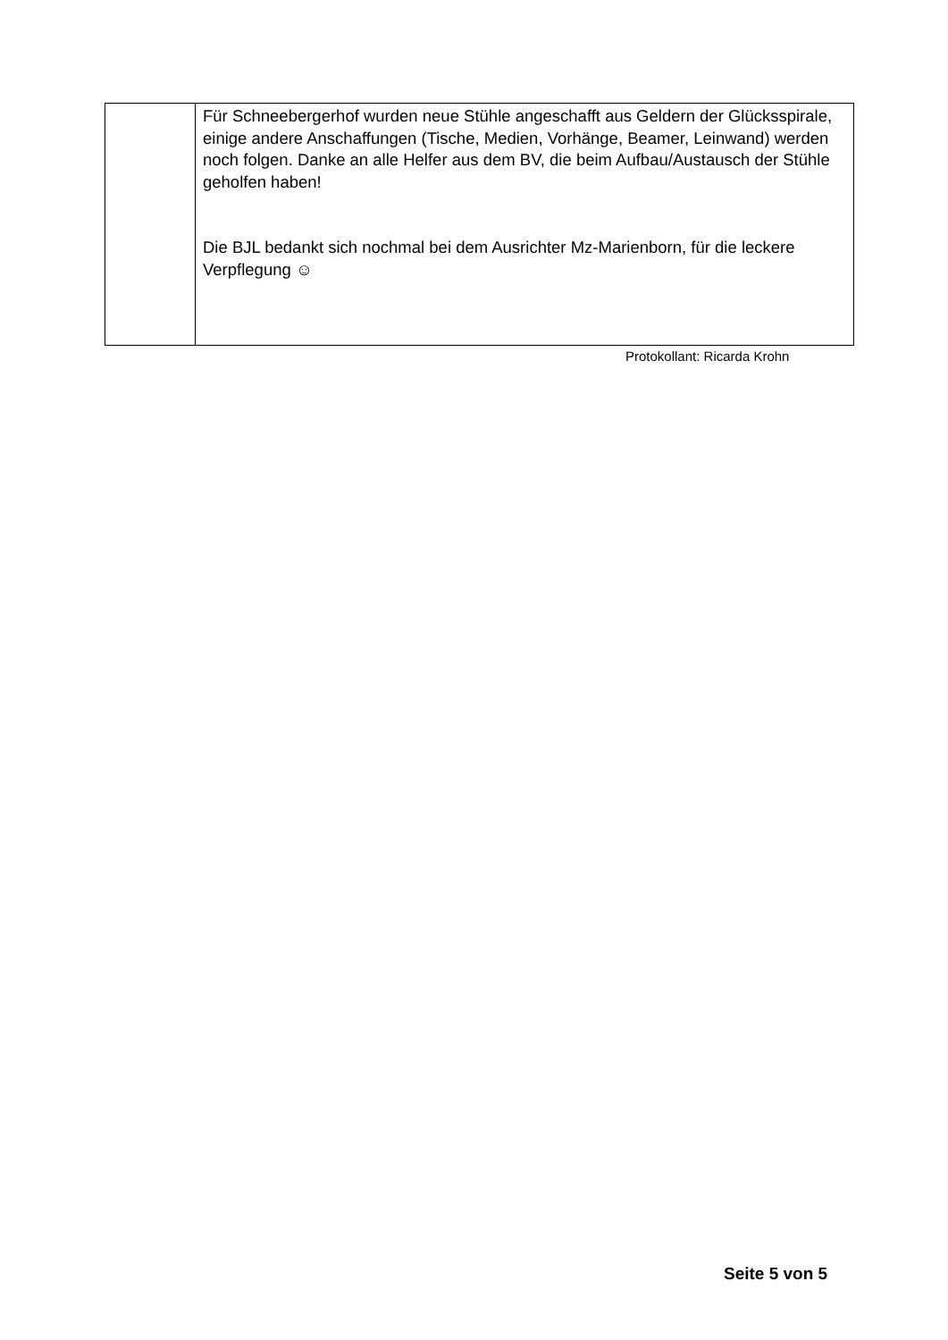| | Für Schneebergerhof wurden neue Stühle angeschafft aus Geldern der Glücksspirale, einige andere Anschaffungen (Tische, Medien, Vorhänge, Beamer, Leinwand) werden noch folgen. Danke an alle Helfer aus dem BV, die beim Aufbau/Austausch der Stühle geholfen haben! Die BJL bedankt sich nochmal bei dem Ausrichter Mz-Marienborn, für die leckere Verpflegung ☺ |
Protokollant: Ricarda Krohn
Seite 5 von 5